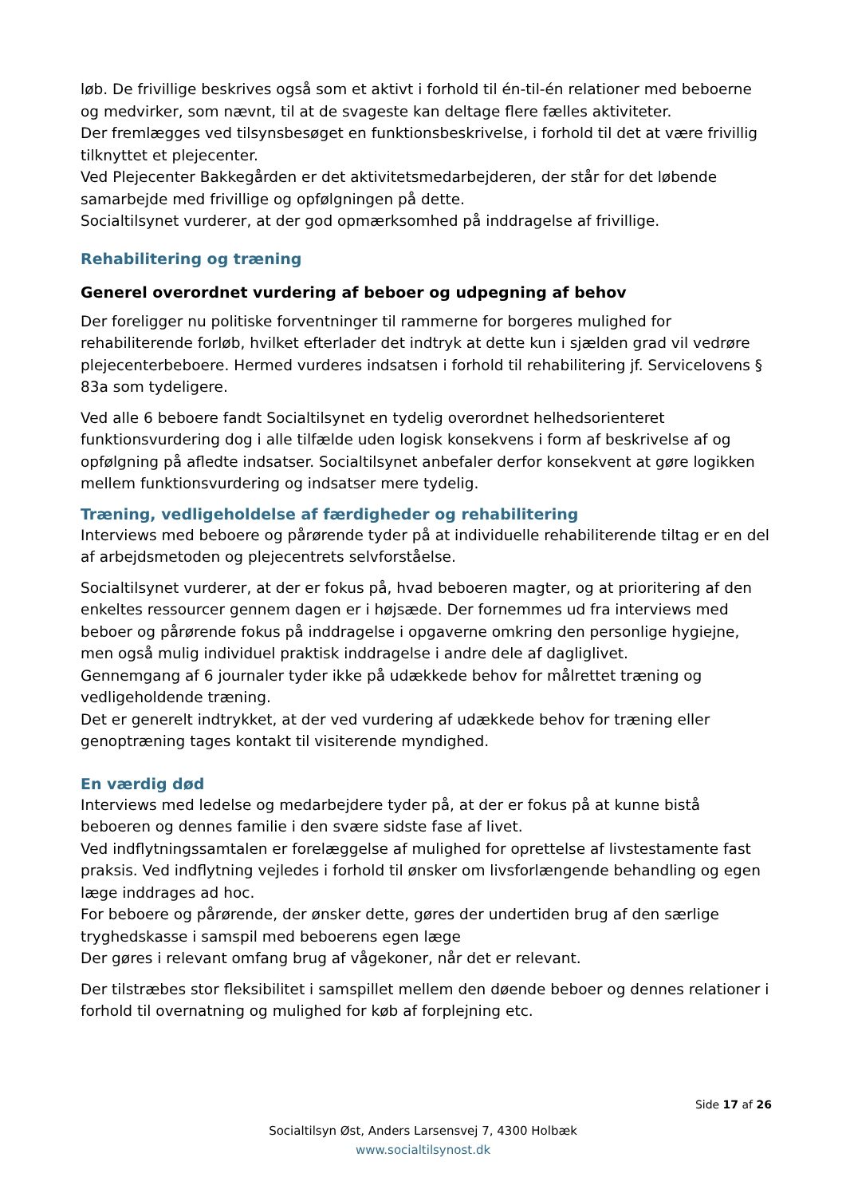løb. De frivillige beskrives også som et aktivt i forhold til én-til-én relationer med beboerne og medvirker, som nævnt, til at de svageste kan deltage flere fælles aktiviteter.
Der fremlægges ved tilsynsbesøget en funktionsbeskrivelse, i forhold til det at være frivillig tilknyttet et plejecenter.
Ved Plejecenter Bakkegården er det aktivitetsmedarbejderen, der står for det løbende samarbejde med frivillige og opfølgningen på dette.
Socialtilsynet vurderer, at der god opmærksomhed på inddragelse af frivillige.
Rehabilitering og træning
Generel overordnet vurdering af beboer og udpegning af behov
Der foreligger nu politiske forventninger til rammerne for borgeres mulighed for rehabiliterende forløb, hvilket efterlader det indtryk at dette kun i sjælden grad vil vedrøre plejecenterbeboere. Hermed vurderes indsatsen i forhold til rehabilitering jf. Servicelovens § 83a som tydeligere.
Ved alle 6 beboere fandt Socialtilsynet en tydelig overordnet helhedsorienteret funktionsvurdering dog i alle tilfælde uden logisk konsekvens i form af beskrivelse af og opfølgning på afledte indsatser. Socialtilsynet anbefaler derfor konsekvent at gøre logikken mellem funktionsvurdering og indsatser mere tydelig.
Træning, vedligeholdelse af færdigheder og rehabilitering
Interviews med beboere og pårørende tyder på at individuelle rehabiliterende tiltag er en del af arbejdsmetoden og plejecentrets selvforståelse.
Socialtilsynet vurderer, at der er fokus på, hvad beboeren magter, og at prioritering af den enkeltes ressourcer gennem dagen er i højsæde. Der fornemmes ud fra interviews med beboer og pårørende fokus på inddragelse i opgaverne omkring den personlige hygiejne, men også mulig individuel praktisk inddragelse i andre dele af dagliglivet.
Gennemgang af 6 journaler tyder ikke på udækkede behov for målrettet træning og vedligeholdende træning.
Det er generelt indtrykket, at der ved vurdering af udækkede behov for træning eller genoptræning tages kontakt til visiterende myndighed.
En værdig død
Interviews med ledelse og medarbejdere tyder på, at der er fokus på at kunne bistå beboeren og dennes familie i den svære sidste fase af livet.
Ved indflytningssamtalen er forelæggelse af mulighed for oprettelse af livstestamente fast praksis. Ved indflytning vejledes i forhold til ønsker om livsforlængende behandling og egen læge inddrages ad hoc.
For beboere og pårørende, der ønsker dette, gøres der undertiden brug af den særlige tryghedskasse i samspil med beboerens egen læge
Der gøres i relevant omfang brug af vågekoner, når det er relevant.
Der tilstræbes stor fleksibilitet i samspillet mellem den døende beboer og dennes relationer i forhold til overnatning og mulighed for køb af forplejning etc.
Side 17 af 26
Socialtilsyn Øst, Anders Larsensvej 7, 4300 Holbæk
www.socialtilsynost.dk